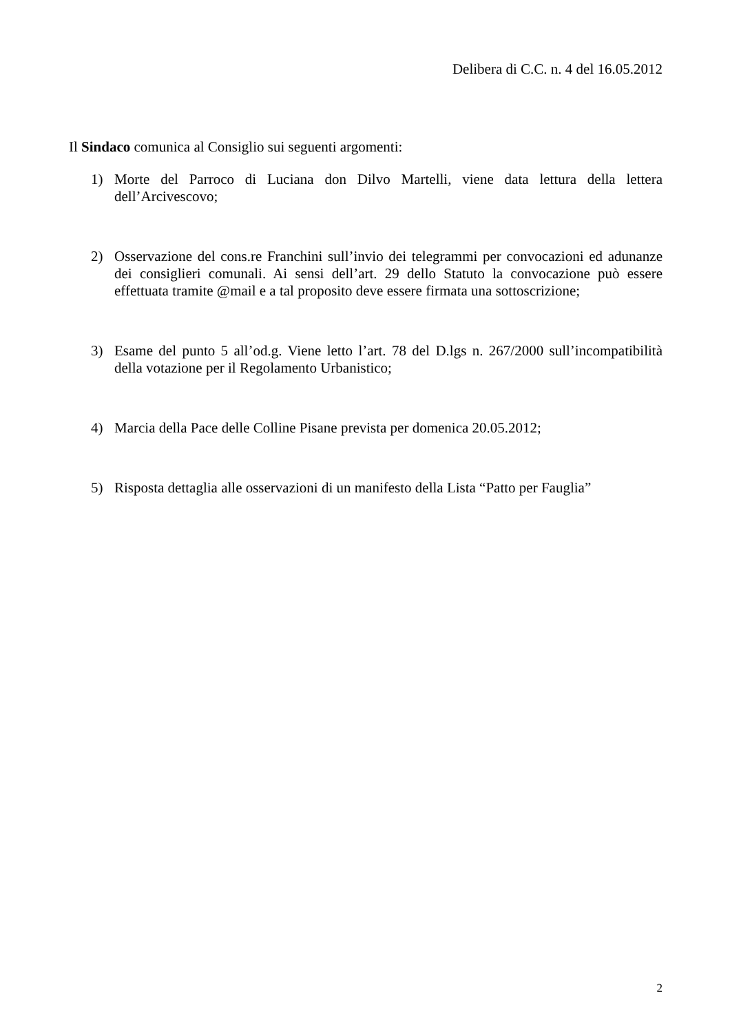Delibera di C.C. n. 4 del 16.05.2012
Il Sindaco comunica al Consiglio sui seguenti argomenti:
1) Morte del Parroco di Luciana don Dilvo Martelli, viene data lettura della lettera dell’Arcivescovo;
2) Osservazione del cons.re Franchini sull’invio dei telegrammi per convocazioni ed adunanze dei consiglieri comunali. Ai sensi dell’art. 29 dello Statuto la convocazione può essere effettuata tramite @mail e a tal proposito deve essere firmata una sottoscrizione;
3) Esame del punto 5 all’od.g. Viene letto l’art. 78 del D.lgs n. 267/2000 sull’incompatibilità della votazione per il Regolamento Urbanistico;
4) Marcia della Pace delle Colline Pisane prevista per domenica 20.05.2012;
5) Risposta dettaglia alle osservazioni di un manifesto della Lista “Patto per Fauglia”
2